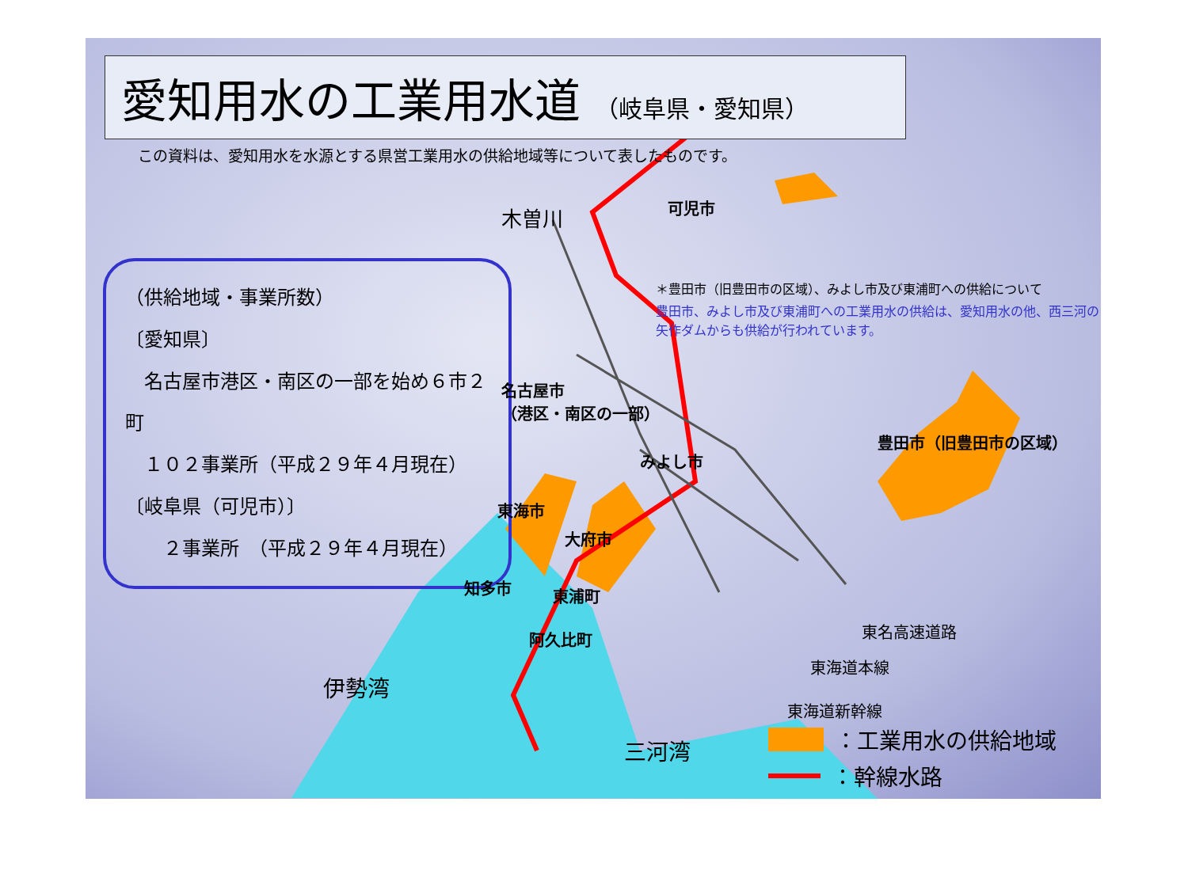愛知用水の工業用水道 （岐阜県・愛知県）
この資料は、愛知用水を水源とする県営工業用水の供給地域等について表したものです。
（供給地域・事業所数）
〔愛知県〕
　名古屋市港区・南区の一部を始め６市２町
　１０２事業所（平成２９年４月現在）
〔岐阜県（可児市）〕
　　２事業所　（平成２９年４月現在）
木曽川 可児市
＊豊田市（旧豊田市の区域）、みよし市及び東浦町への供給について
豊田市、みよし市及び東浦町への工業用水の供給は、愛知用水の他、西三河の矢作ダムからも供給が行われています。
名古屋市
（港区・南区の一部）
豊田市（旧豊田市の区域）
みよし市
東海市
大府市
知多市 東浦町
阿久比町 東名高速道路
東海道本線
東海道新幹線
伊勢湾
三河湾
：工業用水の供給地域
：幹線水路